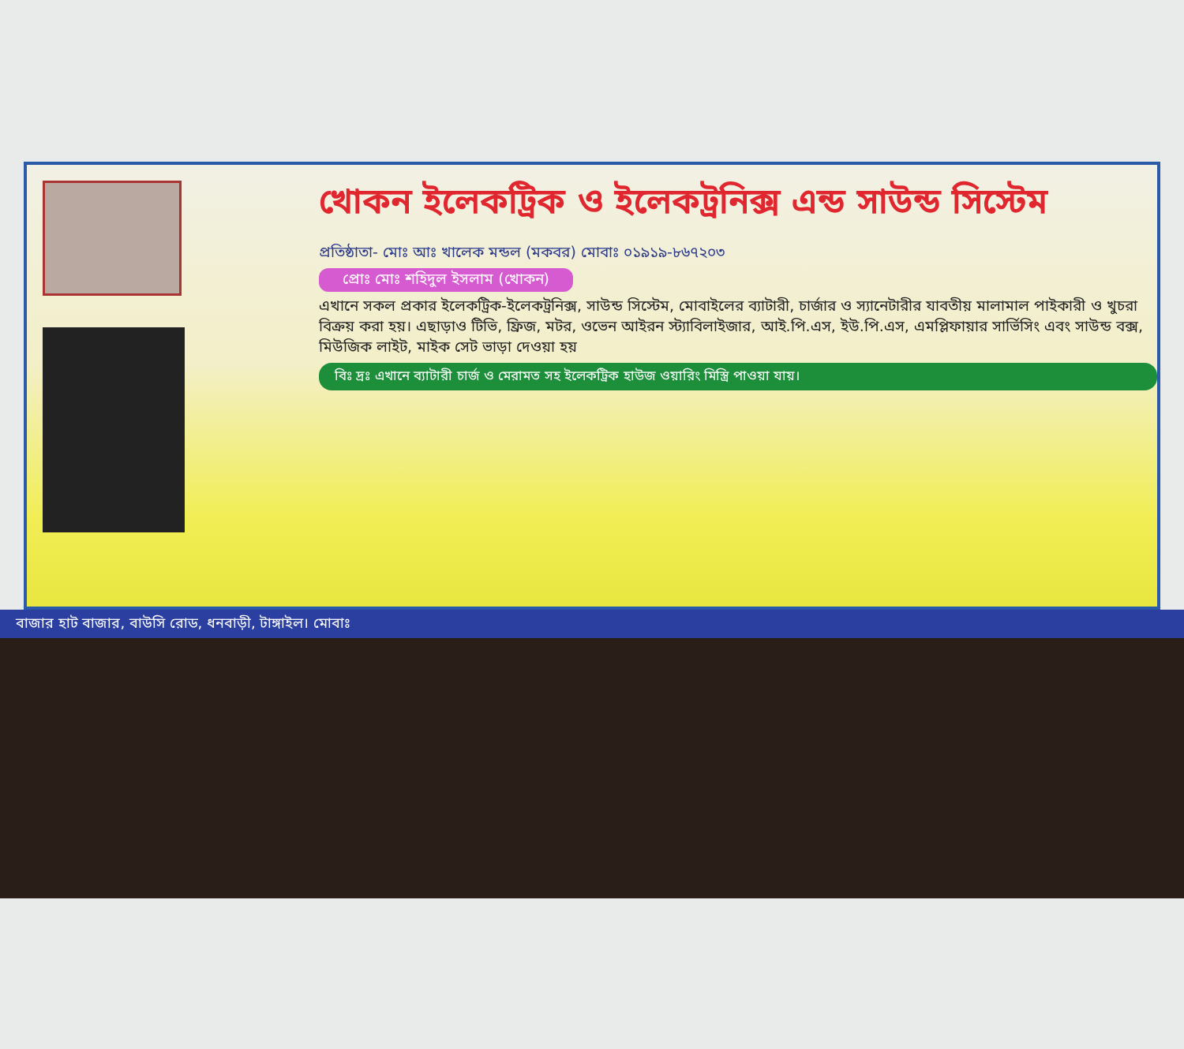খোকন ইলেকট্রিক ও ইলেকট্রনিক্স এন্ড সাউন্ড সিস্টেম
প্রতিষ্ঠাতা- মোঃ আঃ খালেক মন্ডল (মকবর) মোবাঃ ০১৯১৯-৮৬৭২০৩
প্রোঃ মোঃ শহিদুল ইসলাম (খোকন)
এখানে সকল প্রকার ইলেকট্রিক-ইলেকট্রনিক্স, সাউন্ড সিস্টেম, মোবাইলের ব্যাটারী, চার্জার ও স্যানেটারীর যাবতীয় মালামাল পাইকারী ও খুচরা বিক্রয় করা হয়। এছাড়াও টিভি, ফ্রিজ, মটর, ওভেন আইরন স্ট্যাবিলাইজার, আই.পি.এস, ইউ.পি.এস, এমপ্লিফায়ার সার্ভিসিং এবং সাউন্ড বক্স, মিউজিক লাইট, মাইক সেট ভাড়া দেওয়া হয়
বিঃ দ্রঃ এখানে ব্যাটারী চার্জ ও মেরামত সহ ইলেকট্রিক হাউজ ওয়ারিং মিস্ত্রি পাওয়া যায়।
বাজার হাট বাজার, বাউসি রোড, ধনবাড়ী, টাঙ্গাইল। মোবাঃ